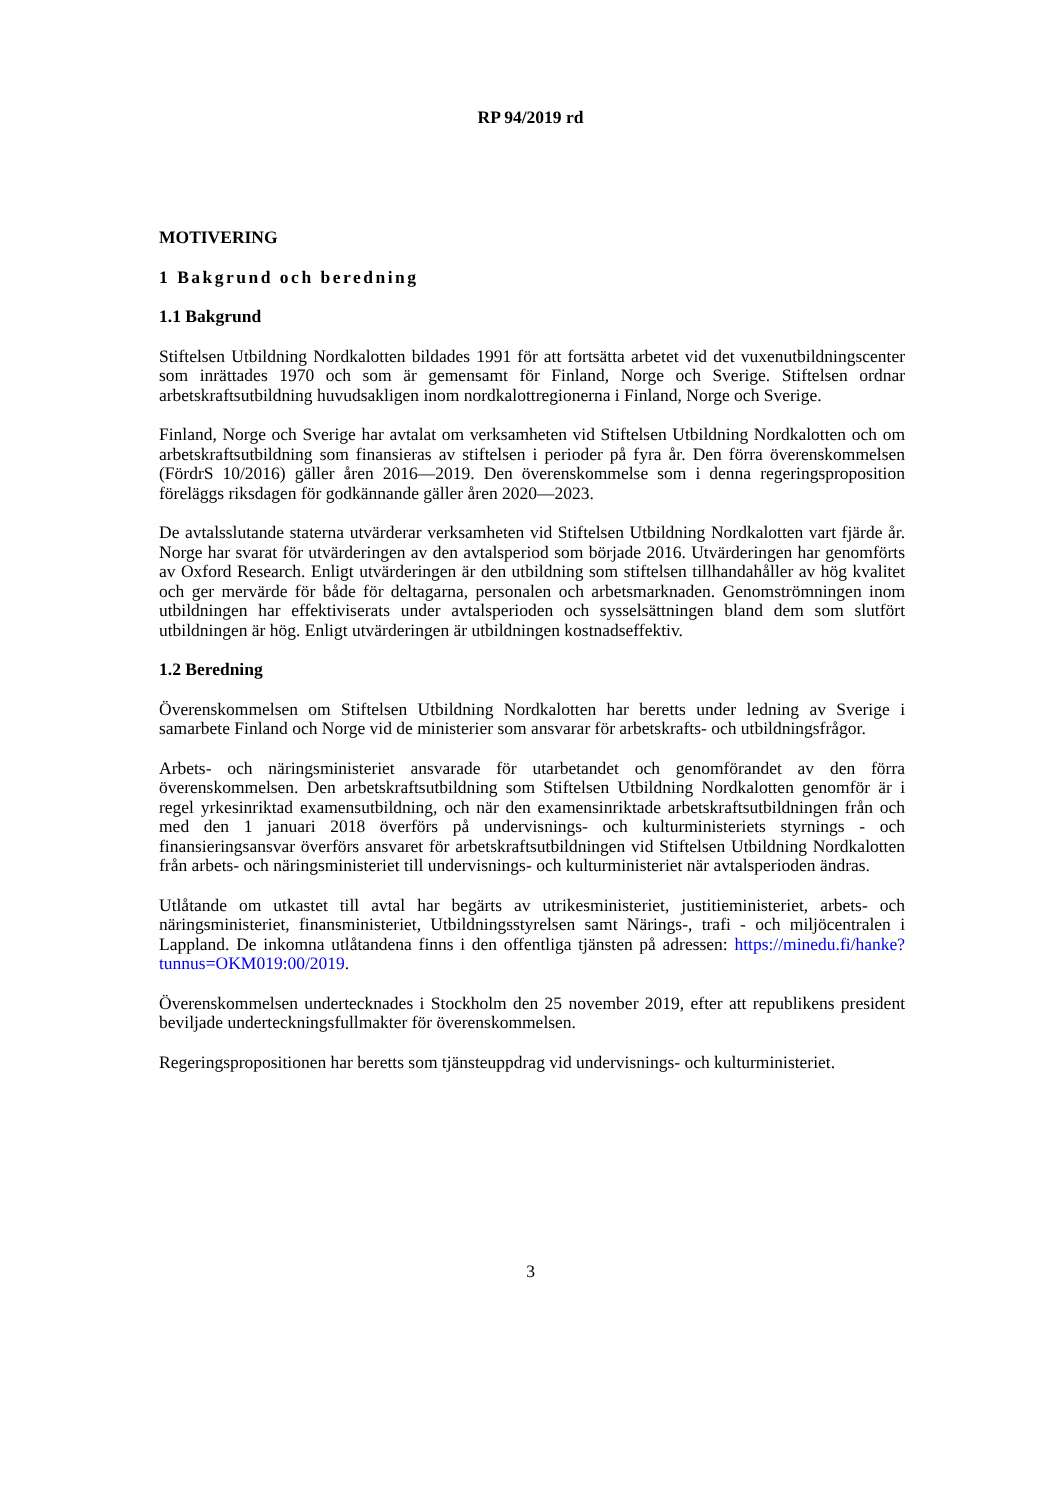RP 94/2019 rd
MOTIVERING
1 Bakgrund och beredning
1.1 Bakgrund
Stiftelsen Utbildning Nordkalotten bildades 1991 för att fortsätta arbetet vid det vuxenutbildningscenter som inrättades 1970 och som är gemensamt för Finland, Norge och Sverige. Stiftelsen ordnar arbetskraftsutbildning huvudsakligen inom nordkalottregionerna i Finland, Norge och Sverige.
Finland, Norge och Sverige har avtalat om verksamheten vid Stiftelsen Utbildning Nordkalotten och om arbetskraftsutbildning som finansieras av stiftelsen i perioder på fyra år. Den förra överenskommelsen (FördrS 10/2016) gäller åren 2016—2019. Den överenskommelse som i denna regeringsproposition föreläggs riksdagen för godkännande gäller åren 2020—2023.
De avtalsslutande staterna utvärderar verksamheten vid Stiftelsen Utbildning Nordkalotten vart fjärde år. Norge har svarat för utvärderingen av den avtalsperiod som började 2016. Utvärderingen har genomförts av Oxford Research. Enligt utvärderingen är den utbildning som stiftelsen tillhandahåller av hög kvalitet och ger mervärde för både för deltagarna, personalen och arbetsmarknaden. Genomströmningen inom utbildningen har effektiviserats under avtalsperioden och sysselsättningen bland dem som slutfört utbildningen är hög. Enligt utvärderingen är utbildningen kostnadseffektiv.
1.2 Beredning
Överenskommelsen om Stiftelsen Utbildning Nordkalotten har beretts under ledning av Sverige i samarbete Finland och Norge vid de ministerier som ansvarar för arbetskrafts- och utbildningsfrågor.
Arbets- och näringsministeriet ansvarade för utarbetandet och genomförandet av den förra överenskommelsen. Den arbetskraftsutbildning som Stiftelsen Utbildning Nordkalotten genomför är i regel yrkesinriktad examensutbildning, och när den examensinriktade arbetskraftsutbildningen från och med den 1 januari 2018 överförs på undervisnings- och kulturministeriets styrnings - och finansieringsansvar överförs ansvaret för arbetskraftsutbildningen vid Stiftelsen Utbildning Nordkalotten från arbets- och näringsministeriet till undervisnings- och kulturministeriet när avtalsperioden ändras.
Utlåtande om utkastet till avtal har begärts av utrikesministeriet, justitieministeriet, arbets- och näringsministeriet, finansministeriet, Utbildningsstyrelsen samt Närings-, trafi - och miljöcentralen i Lappland. De inkomna utlåtandena finns i den offentliga tjänsten på adressen: https://minedu.fi/hanke?tunnus=OKM019:00/2019.
Överenskommelsen undertecknades i Stockholm den 25 november 2019, efter att republikens president beviljade underteckningsfullmakter för överenskommelsen.
Regeringspropositionen har beretts som tjänsteuppdrag vid undervisnings- och kulturministeriet.
3